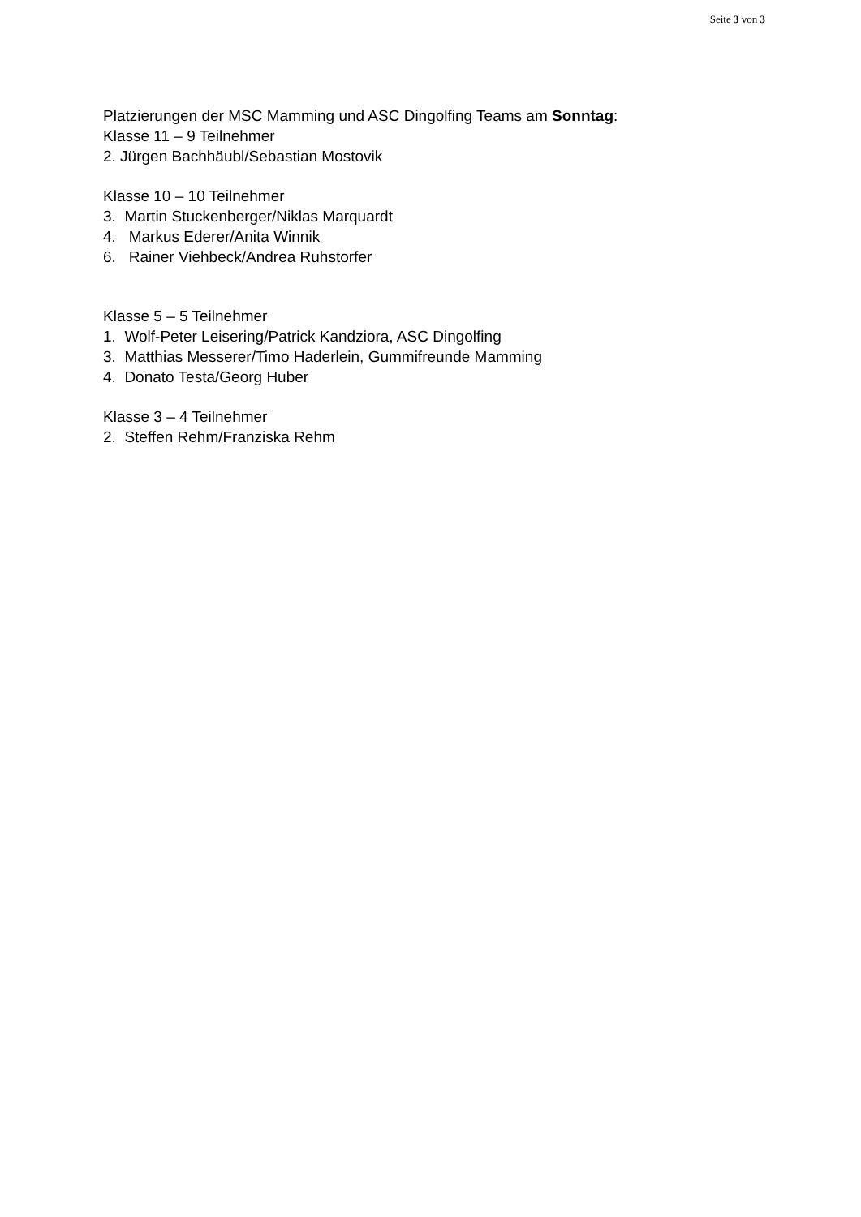Seite 3 von 3
Platzierungen der MSC Mamming und ASC Dingolfing Teams am Sonntag:
Klasse 11 – 9 Teilnehmer
2. Jürgen Bachhäubl/Sebastian Mostovik
Klasse 10 – 10 Teilnehmer
3. Martin Stuckenberger/Niklas Marquardt
4. Markus Ederer/Anita Winnik
6. Rainer Viehbeck/Andrea Ruhstorfer
Klasse 5 – 5 Teilnehmer
1. Wolf-Peter Leisering/Patrick Kandziora, ASC Dingolfing
3. Matthias Messerer/Timo Haderlein, Gummifreunde Mamming
4. Donato Testa/Georg Huber
Klasse 3 – 4 Teilnehmer
2. Steffen Rehm/Franziska Rehm